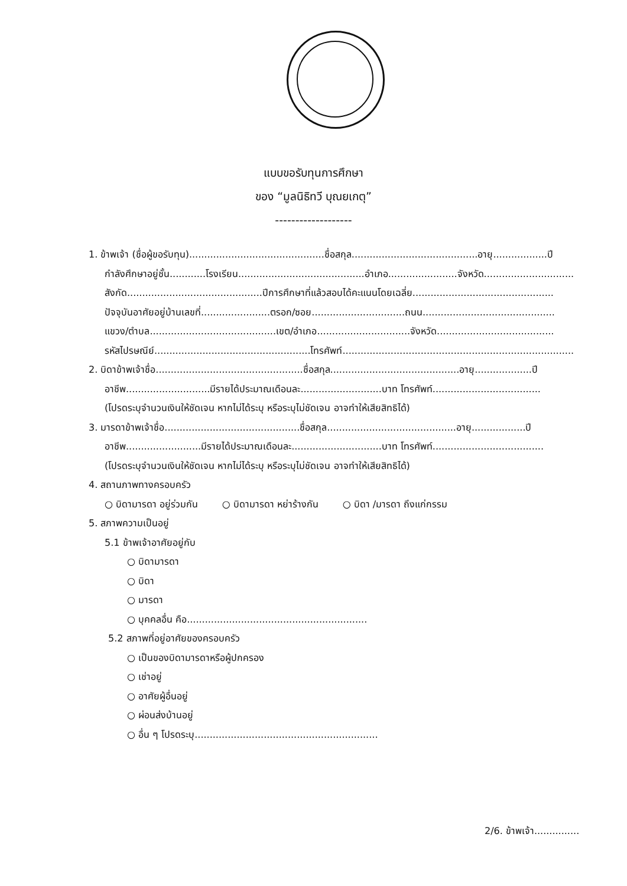แบบขอรับทุนการศึกษา
ของ “มูลนิธิทวี บุณยเกตุ”
-------------------
1. ข้าพเจ้า (ชื่อผู้ขอรับทุน).............................................ชื่อสกุล..........................................อายุ..................ปี
กำลังศึกษาอยู่ชั้น............โรงเรียน..........................................อำเภอ.......................จังหวัด..............................
สังกัด.............................................ปีการศึกษาที่แล้วสอบได้คะแนนโดยเฉลี่ย...............................................
ปัจจุบันอาศัยอยู่บ้านเลขที่.......................ตรอก/ซอย...............................ถนน............................................
แขวง/ตำบล..........................................เขต/อำเภอ...............................จังหวัด.......................................
รหัสไปรษณีย์....................................................โทรศัพท์.............................................................................
2. บิดาข้าพเจ้าชื่อ.................................................ชื่อสกุล...........................................อายุ...................ปี
อาชีพ............................มีรายได้ประมาณเดือนละ...........................บาท โทรศัพท์....................................
(โปรดระบุจำนวนเงินให้ชัดเจน หากไม่ได้ระบุ หรือระบุไม่ชัดเจน อาจทำให้เสียสิทธิได้)
3. มารดาข้าพเจ้าชื่อ.............................................ชื่อสกุล...........................................อายุ..................ปี
อาชีพ.........................มีรายได้ประมาณเดือนละ..............................บาท โทรศัพท์.....................................
(โปรดระบุจำนวนเงินให้ชัดเจน หากไม่ได้ระบุ หรือระบุไม่ชัดเจน อาจทำให้เสียสิทธิได้)
4. สถานภาพทางครอบครัว
○ บิดามารดา อยู่ร่วมกัน ○ บิดามารดา หย่าร้างกัน ○ บิดา /มารดา ถึงแก่กรรม
5. สภาพความเป็นอยู่
5.1 ข้าพเจ้าอาศัยอยู่กับ
○ บิดามารดา
○ บิดา
○ มารดา
○ บุคคลอื่น คือ............................................................
5.2 สภาพที่อยู่อาศัยของครอบครัว
○ เป็นของบิดามารดาหรือผู้ปกครอง
○ เช่าอยู่
○ อาศัยผู้อื่นอยู่
○ ผ่อนส่งบ้านอยู่
○ อื่น ๆ โปรดระบุ.............................................................
2/6. ข้าพเจ้า...............